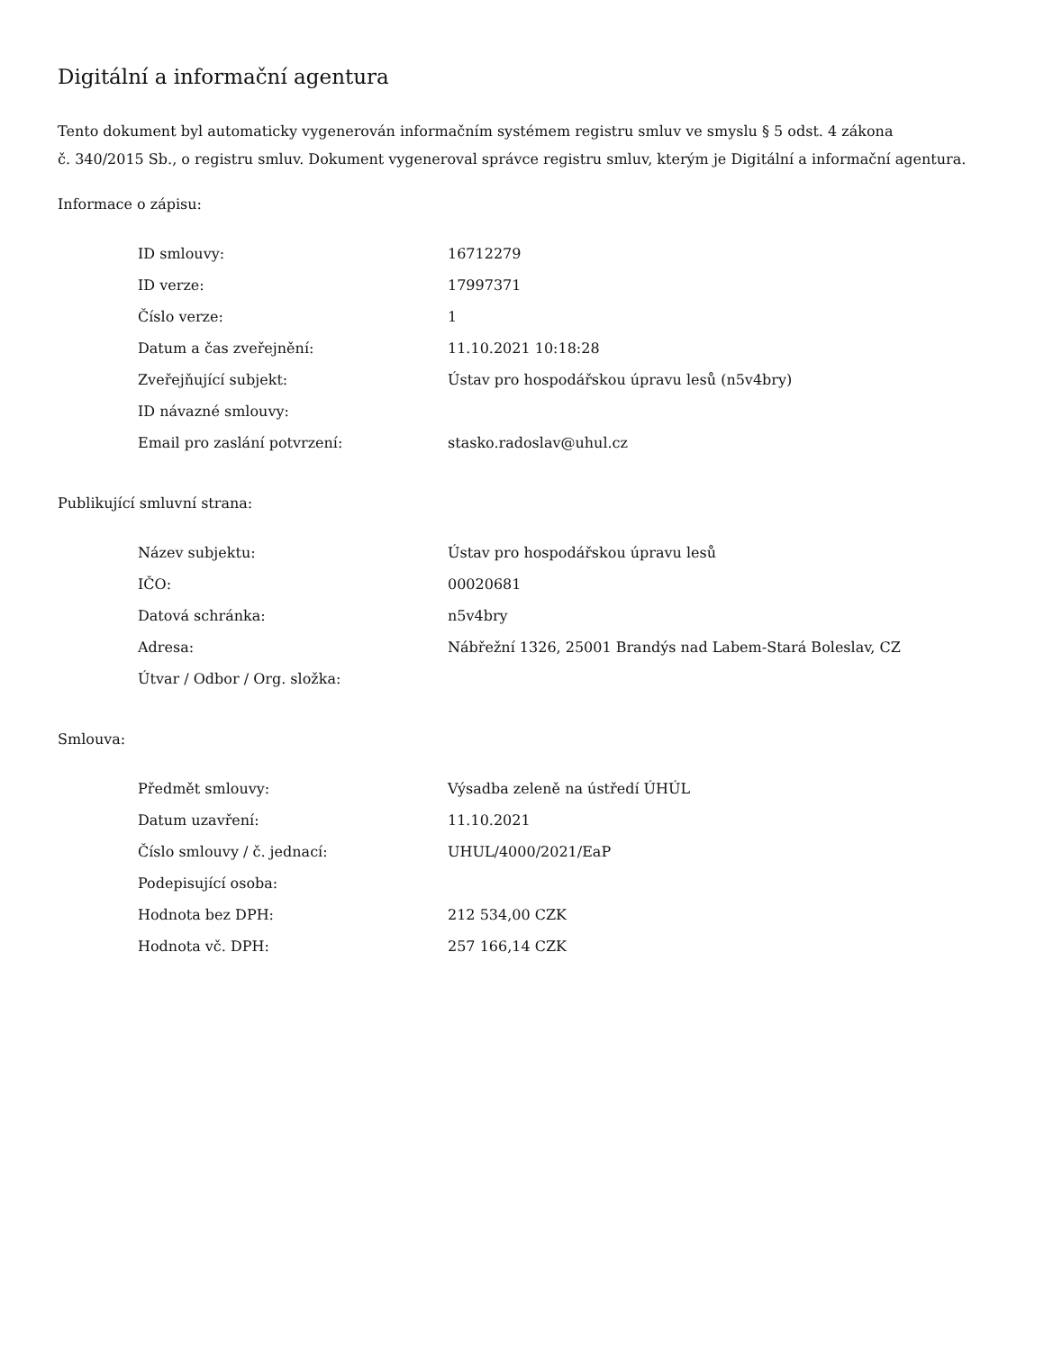Digitální a informační agentura
Tento dokument byl automaticky vygenerován informačním systémem registru smluv ve smyslu § 5 odst. 4 zákona
č. 340/2015 Sb., o registru smluv. Dokument vygeneroval správce registru smluv, kterým je Digitální a informační agentura.
Informace o zápisu:
| ID smlouvy: | 16712279 |
| ID verze: | 17997371 |
| Číslo verze: | 1 |
| Datum a čas zveřejnění: | 11.10.2021 10:18:28 |
| Zveřejňující subjekt: | Ústav pro hospodářskou úpravu lesů (n5v4bry) |
| ID návazné smlouvy: | |
| Email pro zaslání potvrzení: | stasko.radoslav@uhul.cz |
Publikující smluvní strana:
| Název subjektu: | Ústav pro hospodářskou úpravu lesů |
| IČO: | 00020681 |
| Datová schránka: | n5v4bry |
| Adresa: | Nábřežní 1326, 25001 Brandýs nad Labem-Stará Boleslav, CZ |
| Útvar / Odbor / Org. složka: | |
Smlouva:
| Předmět smlouvy: | Výsadba zeleně na ústředí ÚHÚL |
| Datum uzavření: | 11.10.2021 |
| Číslo smlouvy / č. jednací: | UHUL/4000/2021/EaP |
| Podepisující osoba: | |
| Hodnota bez DPH: | 212 534,00 CZK |
| Hodnota vč. DPH: | 257 166,14 CZK |